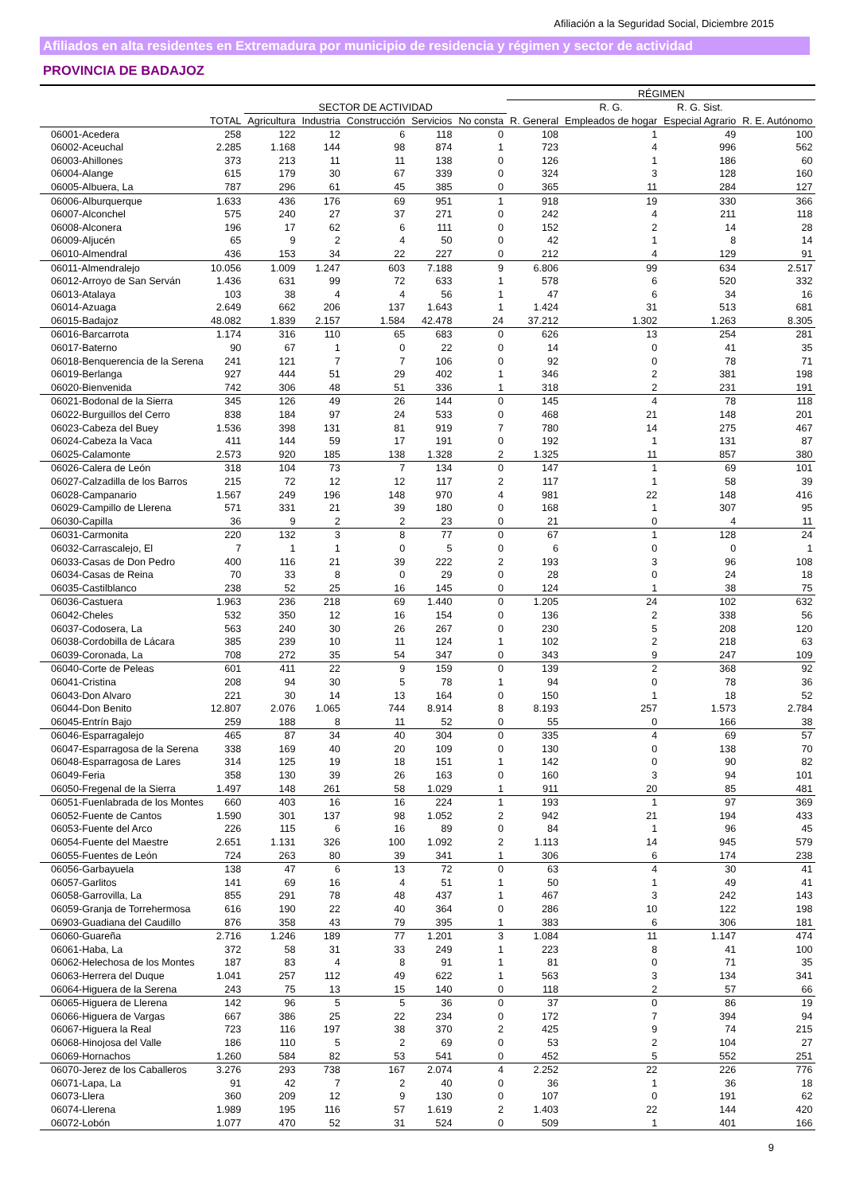Afiliación a la Seguridad Social, Diciembre 2015
Afiliados en alta residentes en Extremadura por municipio de residencia y régimen y sector de actividad
PROVINCIA DE BADAJOZ
| | | SECTOR DE ACTIVIDAD | | | | | RÉGIMEN | | | |
| --- | --- | --- | --- | --- | --- | --- | --- | --- | --- | --- |
| | | | | | | | | R. G. | R. G. Sist. | |
| | TOTAL | Agricultura | Industria | Construcción | Servicios | No consta | R. General | Empleados de hogar | Especial Agrario | R. E. Autónomo |
| 06001-Acedera | 258 | 122 | 12 | 6 | 118 | 0 | 108 | 1 | 49 | 100 |
| 06002-Aceuchal | 2.285 | 1.168 | 144 | 98 | 874 | 1 | 723 | 4 | 996 | 562 |
| 06003-Ahillones | 373 | 213 | 11 | 11 | 138 | 0 | 126 | 1 | 186 | 60 |
| 06004-Alange | 615 | 179 | 30 | 67 | 339 | 0 | 324 | 3 | 128 | 160 |
| 06005-Albuera, La | 787 | 296 | 61 | 45 | 385 | 0 | 365 | 11 | 284 | 127 |
| 06006-Alburquerque | 1.633 | 436 | 176 | 69 | 951 | 1 | 918 | 19 | 330 | 366 |
| 06007-Alconchel | 575 | 240 | 27 | 37 | 271 | 0 | 242 | 4 | 211 | 118 |
| 06008-Alconera | 196 | 17 | 62 | 6 | 111 | 0 | 152 | 2 | 14 | 28 |
| 06009-Aljucén | 65 | 9 | 2 | 4 | 50 | 0 | 42 | 1 | 8 | 14 |
| 06010-Almendral | 436 | 153 | 34 | 22 | 227 | 0 | 212 | 4 | 129 | 91 |
| 06011-Almendralejo | 10.056 | 1.009 | 1.247 | 603 | 7.188 | 9 | 6.806 | 99 | 634 | 2.517 |
| 06012-Arroyo de San Serván | 1.436 | 631 | 99 | 72 | 633 | 1 | 578 | 6 | 520 | 332 |
| 06013-Atalaya | 103 | 38 | 4 | 4 | 56 | 1 | 47 | 6 | 34 | 16 |
| 06014-Azuaga | 2.649 | 662 | 206 | 137 | 1.643 | 1 | 1.424 | 31 | 513 | 681 |
| 06015-Badajoz | 48.082 | 1.839 | 2.157 | 1.584 | 42.478 | 24 | 37.212 | 1.302 | 1.263 | 8.305 |
| 06016-Barcarrota | 1.174 | 316 | 110 | 65 | 683 | 0 | 626 | 13 | 254 | 281 |
| 06017-Baterno | 90 | 67 | 1 | 0 | 22 | 0 | 14 | 0 | 41 | 35 |
| 06018-Benquerencia de la Serena | 241 | 121 | 7 | 7 | 106 | 0 | 92 | 0 | 78 | 71 |
| 06019-Berlanga | 927 | 444 | 51 | 29 | 402 | 1 | 346 | 2 | 381 | 198 |
| 06020-Bienvenida | 742 | 306 | 48 | 51 | 336 | 1 | 318 | 2 | 231 | 191 |
| 06021-Bodonal de la Sierra | 345 | 126 | 49 | 26 | 144 | 0 | 145 | 4 | 78 | 118 |
| 06022-Burguillos del Cerro | 838 | 184 | 97 | 24 | 533 | 0 | 468 | 21 | 148 | 201 |
| 06023-Cabeza del Buey | 1.536 | 398 | 131 | 81 | 919 | 7 | 780 | 14 | 275 | 467 |
| 06024-Cabeza la Vaca | 411 | 144 | 59 | 17 | 191 | 0 | 192 | 1 | 131 | 87 |
| 06025-Calamonte | 2.573 | 920 | 185 | 138 | 1.328 | 2 | 1.325 | 11 | 857 | 380 |
| 06026-Calera de León | 318 | 104 | 73 | 7 | 134 | 0 | 147 | 1 | 69 | 101 |
| 06027-Calzadilla de los Barros | 215 | 72 | 12 | 12 | 117 | 2 | 117 | 1 | 58 | 39 |
| 06028-Campanario | 1.567 | 249 | 196 | 148 | 970 | 4 | 981 | 22 | 148 | 416 |
| 06029-Campillo de Llerena | 571 | 331 | 21 | 39 | 180 | 0 | 168 | 1 | 307 | 95 |
| 06030-Capilla | 36 | 9 | 2 | 2 | 23 | 0 | 21 | 0 | 4 | 11 |
| 06031-Carmonita | 220 | 132 | 3 | 8 | 77 | 0 | 67 | 1 | 128 | 24 |
| 06032-Carrascalejo, El | 7 | 1 | 1 | 0 | 5 | 0 | 6 | 0 | 0 | 1 |
| 06033-Casas de Don Pedro | 400 | 116 | 21 | 39 | 222 | 2 | 193 | 3 | 96 | 108 |
| 06034-Casas de Reina | 70 | 33 | 8 | 0 | 29 | 0 | 28 | 0 | 24 | 18 |
| 06035-Castilblanco | 238 | 52 | 25 | 16 | 145 | 0 | 124 | 1 | 38 | 75 |
| 06036-Castuera | 1.963 | 236 | 218 | 69 | 1.440 | 0 | 1.205 | 24 | 102 | 632 |
| 06042-Cheles | 532 | 350 | 12 | 16 | 154 | 0 | 136 | 2 | 338 | 56 |
| 06037-Codosera, La | 563 | 240 | 30 | 26 | 267 | 0 | 230 | 5 | 208 | 120 |
| 06038-Cordobilla de Lácara | 385 | 239 | 10 | 11 | 124 | 1 | 102 | 2 | 218 | 63 |
| 06039-Coronada, La | 708 | 272 | 35 | 54 | 347 | 0 | 343 | 9 | 247 | 109 |
| 06040-Corte de Peleas | 601 | 411 | 22 | 9 | 159 | 0 | 139 | 2 | 368 | 92 |
| 06041-Cristina | 208 | 94 | 30 | 5 | 78 | 1 | 94 | 0 | 78 | 36 |
| 06043-Don Alvaro | 221 | 30 | 14 | 13 | 164 | 0 | 150 | 1 | 18 | 52 |
| 06044-Don Benito | 12.807 | 2.076 | 1.065 | 744 | 8.914 | 8 | 8.193 | 257 | 1.573 | 2.784 |
| 06045-Entrín Bajo | 259 | 188 | 8 | 11 | 52 | 0 | 55 | 0 | 166 | 38 |
| 06046-Esparragalejo | 465 | 87 | 34 | 40 | 304 | 0 | 335 | 4 | 69 | 57 |
| 06047-Esparragosa de la Serena | 338 | 169 | 40 | 20 | 109 | 0 | 130 | 0 | 138 | 70 |
| 06048-Esparragosa de Lares | 314 | 125 | 19 | 18 | 151 | 1 | 142 | 0 | 90 | 82 |
| 06049-Feria | 358 | 130 | 39 | 26 | 163 | 0 | 160 | 3 | 94 | 101 |
| 06050-Fregenal de la Sierra | 1.497 | 148 | 261 | 58 | 1.029 | 1 | 911 | 20 | 85 | 481 |
| 06051-Fuenlabrada de los Montes | 660 | 403 | 16 | 16 | 224 | 1 | 193 | 1 | 97 | 369 |
| 06052-Fuente de Cantos | 1.590 | 301 | 137 | 98 | 1.052 | 2 | 942 | 21 | 194 | 433 |
| 06053-Fuente del Arco | 226 | 115 | 6 | 16 | 89 | 0 | 84 | 1 | 96 | 45 |
| 06054-Fuente del Maestre | 2.651 | 1.131 | 326 | 100 | 1.092 | 2 | 1.113 | 14 | 945 | 579 |
| 06055-Fuentes de León | 724 | 263 | 80 | 39 | 341 | 1 | 306 | 6 | 174 | 238 |
| 06056-Garbayuela | 138 | 47 | 6 | 13 | 72 | 0 | 63 | 4 | 30 | 41 |
| 06057-Garlitos | 141 | 69 | 16 | 4 | 51 | 1 | 50 | 1 | 49 | 41 |
| 06058-Garrovilla, La | 855 | 291 | 78 | 48 | 437 | 1 | 467 | 3 | 242 | 143 |
| 06059-Granja de Torrehermosa | 616 | 190 | 22 | 40 | 364 | 0 | 286 | 10 | 122 | 198 |
| 06903-Guadiana del Caudillo | 876 | 358 | 43 | 79 | 395 | 1 | 383 | 6 | 306 | 181 |
| 06060-Guareña | 2.716 | 1.246 | 189 | 77 | 1.201 | 3 | 1.084 | 11 | 1.147 | 474 |
| 06061-Haba, La | 372 | 58 | 31 | 33 | 249 | 1 | 223 | 8 | 41 | 100 |
| 06062-Helechosa de los Montes | 187 | 83 | 4 | 8 | 91 | 1 | 81 | 0 | 71 | 35 |
| 06063-Herrera del Duque | 1.041 | 257 | 112 | 49 | 622 | 1 | 563 | 3 | 134 | 341 |
| 06064-Higuera de la Serena | 243 | 75 | 13 | 15 | 140 | 0 | 118 | 2 | 57 | 66 |
| 06065-Higuera de Llerena | 142 | 96 | 5 | 5 | 36 | 0 | 37 | 0 | 86 | 19 |
| 06066-Higuera de Vargas | 667 | 386 | 25 | 22 | 234 | 0 | 172 | 7 | 394 | 94 |
| 06067-Higuera la Real | 723 | 116 | 197 | 38 | 370 | 2 | 425 | 9 | 74 | 215 |
| 06068-Hinojosa del Valle | 186 | 110 | 5 | 2 | 69 | 0 | 53 | 2 | 104 | 27 |
| 06069-Hornachos | 1.260 | 584 | 82 | 53 | 541 | 0 | 452 | 5 | 552 | 251 |
| 06070-Jerez de los Caballeros | 3.276 | 293 | 738 | 167 | 2.074 | 4 | 2.252 | 22 | 226 | 776 |
| 06071-Lapa, La | 91 | 42 | 7 | 2 | 40 | 0 | 36 | 1 | 36 | 18 |
| 06073-Llera | 360 | 209 | 12 | 9 | 130 | 0 | 107 | 0 | 191 | 62 |
| 06074-Llerena | 1.989 | 195 | 116 | 57 | 1.619 | 2 | 1.403 | 22 | 144 | 420 |
| 06072-Lobón | 1.077 | 470 | 52 | 31 | 524 | 0 | 509 | 1 | 401 | 166 |
9